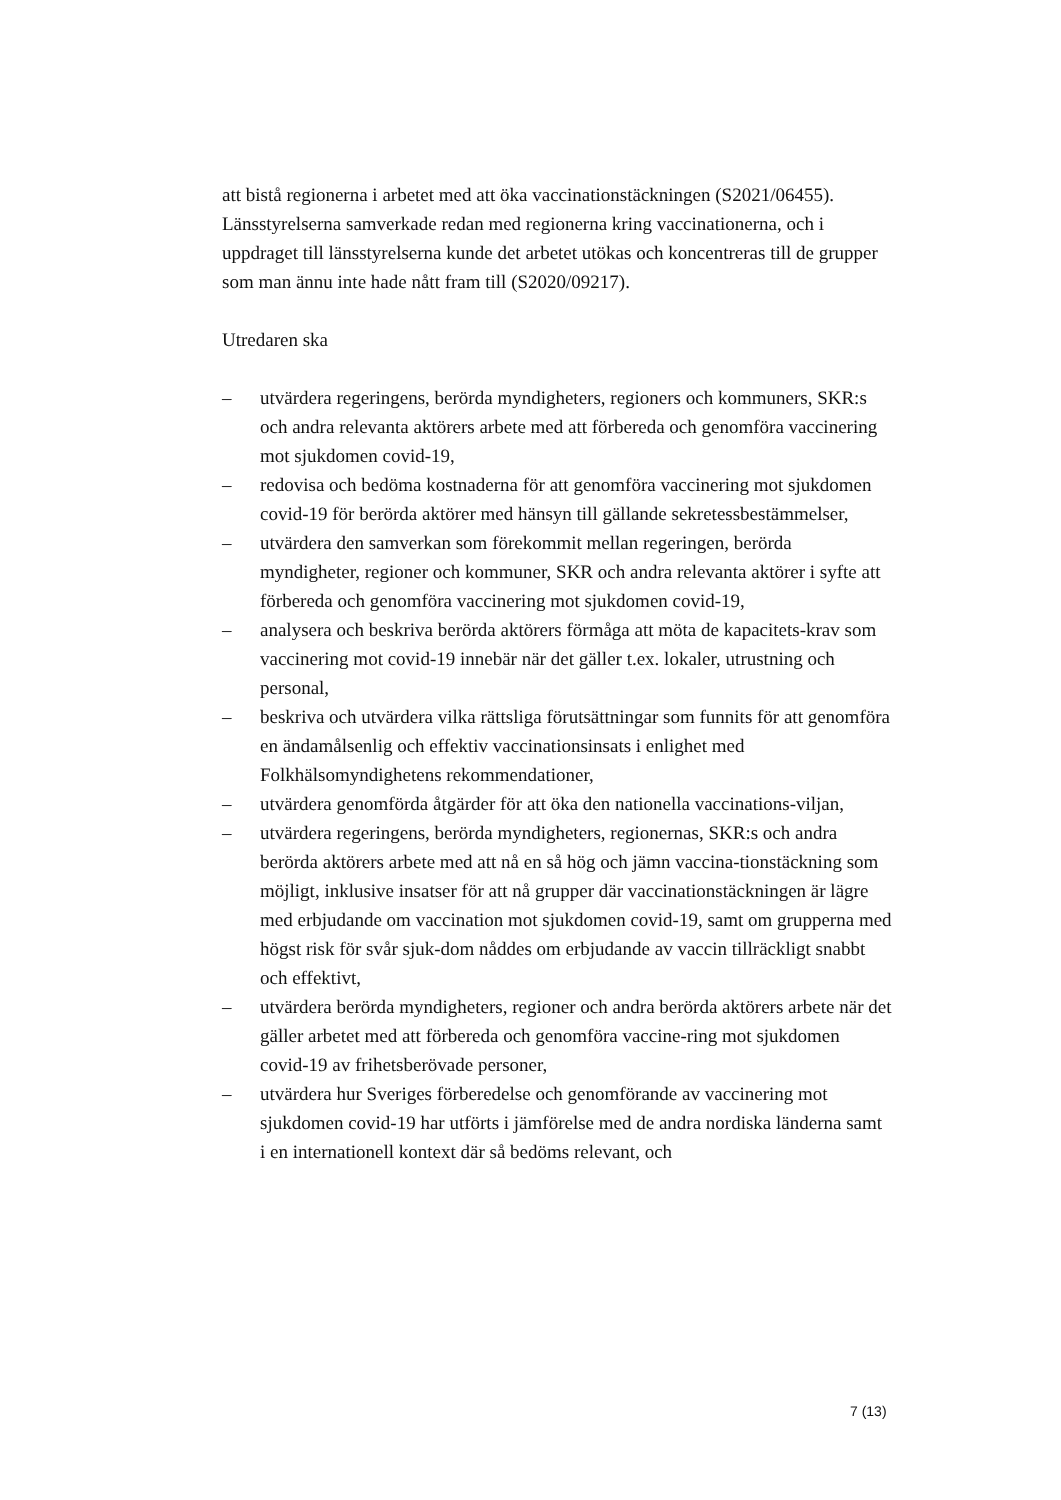att bistå regionerna i arbetet med att öka vaccinationstäckningen (S2021/06455). Länsstyrelserna samverkade redan med regionerna kring vaccinationerna, och i uppdraget till länsstyrelserna kunde det arbetet utökas och koncentreras till de grupper som man ännu inte hade nått fram till (S2020/09217).
Utredaren ska
– utvärdera regeringens, berörda myndigheters, regioners och kommuners, SKR:s och andra relevanta aktörers arbete med att förbereda och genomföra vaccinering mot sjukdomen covid-19,
– redovisa och bedöma kostnaderna för att genomföra vaccinering mot sjukdomen covid-19 för berörda aktörer med hänsyn till gällande sekretessbestämmelser,
– utvärdera den samverkan som förekommit mellan regeringen, berörda myndigheter, regioner och kommuner, SKR och andra relevanta aktörer i syfte att förbereda och genomföra vaccinering mot sjukdomen covid-19,
– analysera och beskriva berörda aktörers förmåga att möta de kapacitets-krav som vaccinering mot covid-19 innebär när det gäller t.ex. lokaler, utrustning och personal,
– beskriva och utvärdera vilka rättsliga förutsättningar som funnits för att genomföra en ändamålsenlig och effektiv vaccinationsinsats i enlighet med Folkhälsomyndighetens rekommendationer,
– utvärdera genomförda åtgärder för att öka den nationella vaccinations-viljan,
– utvärdera regeringens, berörda myndigheters, regionernas, SKR:s och andra berörda aktörers arbete med att nå en så hög och jämn vaccina-tionstäckning som möjligt, inklusive insatser för att nå grupper där vaccinationstäckningen är lägre med erbjudande om vaccination mot sjukdomen covid-19, samt om grupperna med högst risk för svår sjuk-dom nåddes om erbjudande av vaccin tillräckligt snabbt och effektivt,
– utvärdera berörda myndigheters, regioner och andra berörda aktörers arbete när det gäller arbetet med att förbereda och genomföra vaccine-ring mot sjukdomen covid-19 av frihetsberövade personer,
– utvärdera hur Sveriges förberedelse och genomförande av vaccinering mot sjukdomen covid-19 har utförts i jämförelse med de andra nordiska länderna samt i en internationell kontext där så bedöms relevant, och
7 (13)